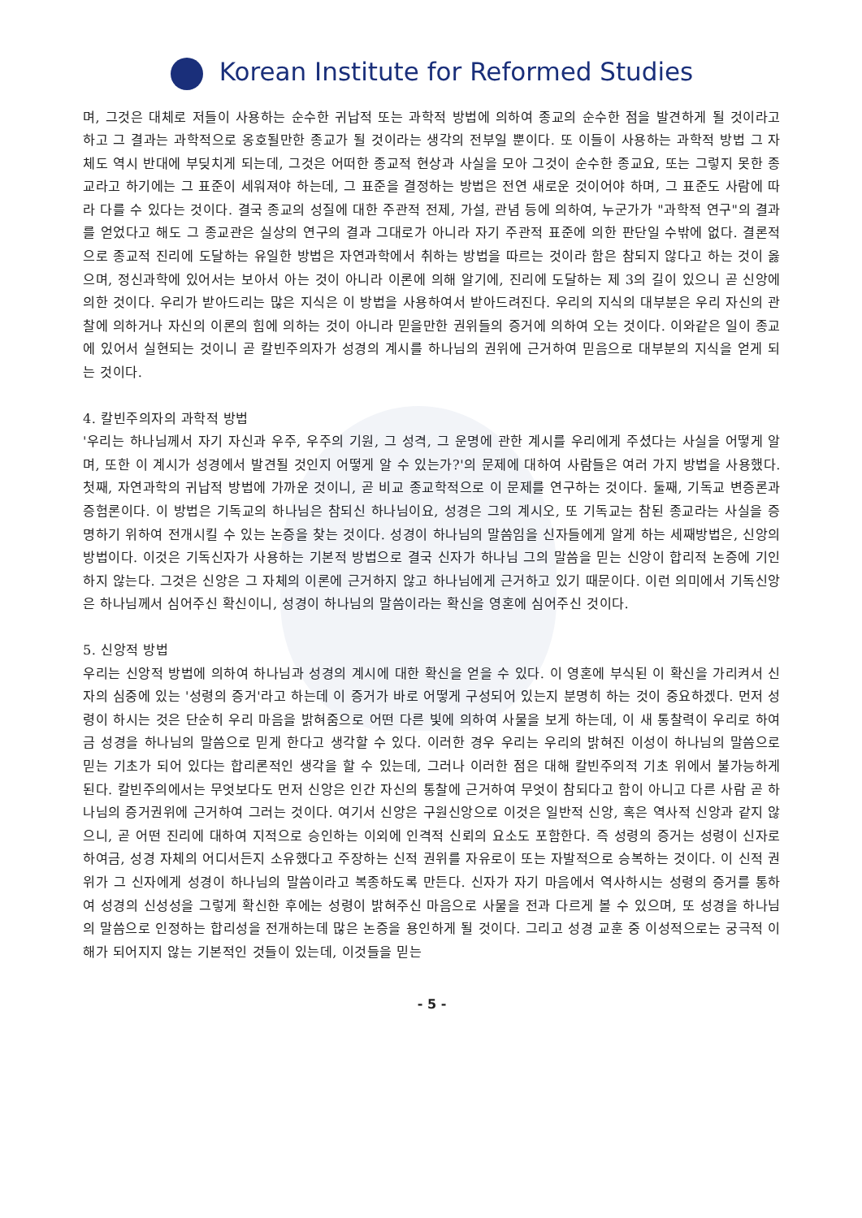Korean Institute for Reformed Studies
며, 그것은 대체로 저들이 사용하는 순수한 귀납적 또는 과학적 방법에 의하여 종교의 순수한 점을 발견하게 될 것이라고 하고 그 결과는 과학적으로 옹호될만한 종교가 될 것이라는 생각의 전부일 뿐이다. 또 이들이 사용하는 과학적 방법 그 자체도 역시 반대에 부딪치게 되는데, 그것은 어떠한 종교적 현상과 사실을 모아 그것이 순수한 종교요, 또는 그렇지 못한 종교라고 하기에는 그 표준이 세워져야 하는데, 그 표준을 결정하는 방법은 전연 새로운 것이어야 하며, 그 표준도 사람에 따라 다를 수 있다는 것이다. 결국 종교의 성질에 대한 주관적 전제, 가설, 관념 등에 의하여, 누군가가 "과학적 연구"의 결과를 얻었다고 해도 그 종교관은 실상의 연구의 결과 그대로가 아니라 자기 주관적 표준에 의한 판단일 수밖에 없다. 결론적으로 종교적 진리에 도달하는 유일한 방법은 자연과학에서 취하는 방법을 따르는 것이라 함은 참되지 않다고 하는 것이 옳으며, 정신과학에 있어서는 보아서 아는 것이 아니라 이론에 의해 알기에, 진리에 도달하는 제 3의 길이 있으니 곧 신앙에 의한 것이다. 우리가 받아드리는 많은 지식은 이 방법을 사용하여서 받아드려진다. 우리의 지식의 대부분은 우리 자신의 관찰에 의하거나 자신의 이론의 힘에 의하는 것이 아니라 믿을만한 권위들의 증거에 의하여 오는 것이다. 이와같은 일이 종교에 있어서 실현되는 것이니 곧 칼빈주의자가 성경의 계시를 하나님의 권위에 근거하여 믿음으로 대부분의 지식을 얻게 되는 것이다.
4. 칼빈주의자의 과학적 방법
'우리는 하나님께서 자기 자신과 우주, 우주의 기원, 그 성격, 그 운명에 관한 계시를 우리에게 주셨다는 사실을 어떻게 알며, 또한 이 계시가 성경에서 발견될 것인지 어떻게 알 수 있는가?'의 문제에 대하여 사람들은 여러 가지 방법을 사용했다. 첫째, 자연과학의 귀납적 방법에 가까운 것이니, 곧 비교 종교학적으로 이 문제를 연구하는 것이다. 둘째, 기독교 변증론과 증험론이다. 이 방법은 기독교의 하나님은 참되신 하나님이요, 성경은 그의 계시오, 또 기독교는 참된 종교라는 사실을 증명하기 위하여 전개시킬 수 있는 논증을 찾는 것이다. 성경이 하나님의 말씀임을 신자들에게 알게 하는 세째방법은, 신앙의 방법이다. 이것은 기독신자가 사용하는 기본적 방법으로 결국 신자가 하나님 그의 말씀을 믿는 신앙이 합리적 논증에 기인하지 않는다. 그것은 신앙은 그 자체의 이론에 근거하지 않고 하나님에게 근거하고 있기 때문이다. 이런 의미에서 기독신앙은 하나님께서 심어주신 확신이니, 성경이 하나님의 말씀이라는 확신을 영혼에 심어주신 것이다.
5. 신앙적 방법
우리는 신앙적 방법에 의하여 하나님과 성경의 계시에 대한 확신을 얻을 수 있다. 이 영혼에 부식된 이 확신을 가리켜서 신자의 심중에 있는 '성령의 증거'라고 하는데 이 증거가 바로 어떻게 구성되어 있는지 분명히 하는 것이 중요하겠다. 먼저 성령이 하시는 것은 단순히 우리 마음을 밝혀줌으로 어떤 다른 빛에 의하여 사물을 보게 하는데, 이 새 통찰력이 우리로 하여금 성경을 하나님의 말씀으로 믿게 한다고 생각할 수 있다. 이러한 경우 우리는 우리의 밝혀진 이성이 하나님의 말씀으로 믿는 기초가 되어 있다는 합리론적인 생각을 할 수 있는데, 그러나 이러한 점은 대해 칼빈주의적 기초 위에서 불가능하게 된다. 칼빈주의에서는 무엇보다도 먼저 신앙은 인간 자신의 통찰에 근거하여 무엇이 참되다고 함이 아니고 다른 사람 곧 하나님의 증거권위에 근거하여 그러는 것이다. 여기서 신앙은 구원신앙으로 이것은 일반적 신앙, 혹은 역사적 신앙과 같지 않으니, 곧 어떤 진리에 대하여 지적으로 승인하는 이외에 인격적 신뢰의 요소도 포함한다. 즉 성령의 증거는 성령이 신자로 하여금, 성경 자체의 어디서든지 소유했다고 주장하는 신적 권위를 자유로이 또는 자발적으로 승복하는 것이다. 이 신적 권위가 그 신자에게 성경이 하나님의 말씀이라고 복종하도록 만든다. 신자가 자기 마음에서 역사하시는 성령의 증거를 통하여 성경의 신성성을 그렇게 확신한 후에는 성령이 밝혀주신 마음으로 사물을 전과 다르게 볼 수 있으며, 또 성경을 하나님의 말씀으로 인정하는 합리성을 전개하는데 많은 논증을 용인하게 될 것이다. 그리고 성경 교훈 중 이성적으로는 궁극적 이해가 되어지지 않는 기본적인 것들이 있는데, 이것들을 믿는
- 5 -